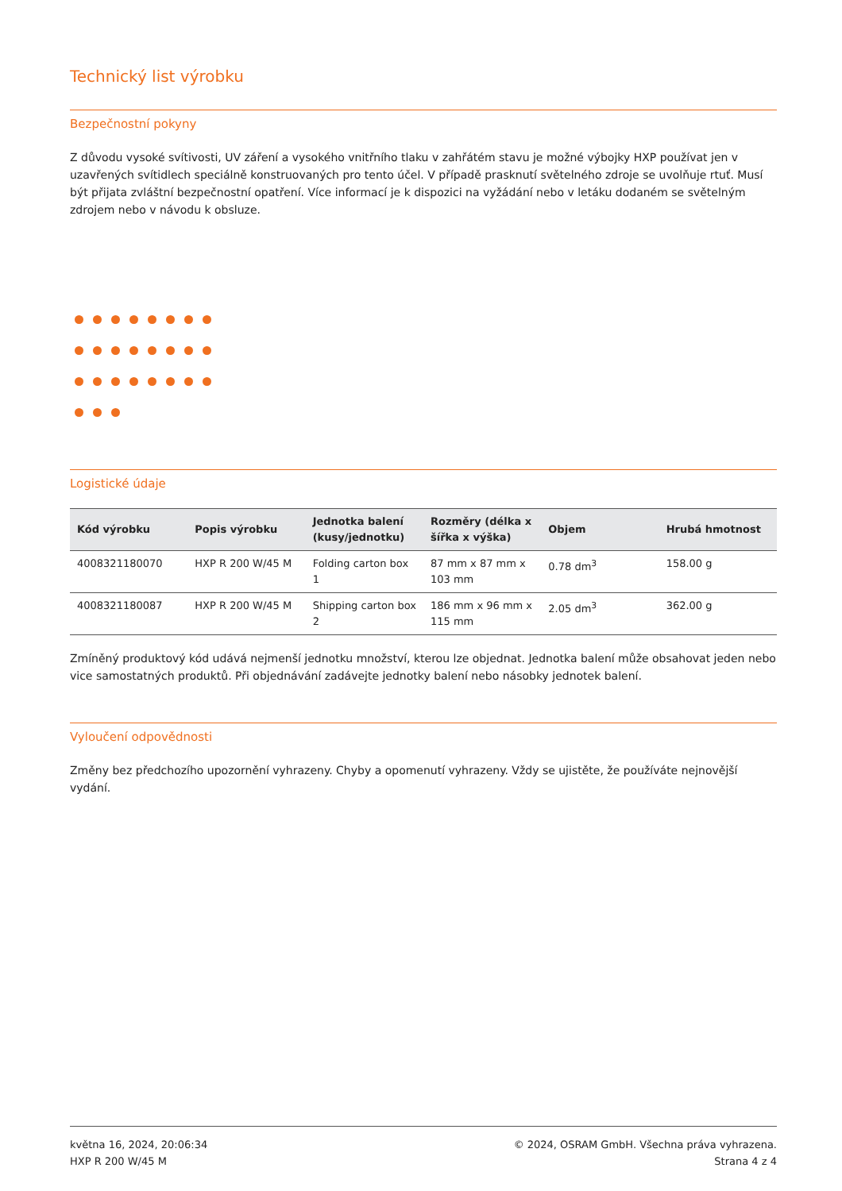Technický list výrobku
Bezpečnostní pokyny
Z důvodu vysoké svítivosti, UV záření a vysokého vnitřního tlaku v zahřátém stavu je možné výbojky HXP používat jen v uzavřených svítidlech speciálně konstruovaných pro tento účel. V případě prasknutí světelného zdroje se uvolňuje rtuť. Musí být přijata zvláštní bezpečnostní opatření. Více informací je k dispozici na vyžádání nebo v letáku dodaném se světelným zdrojem nebo v návodu k obsluze.
Logistické údaje
| Kód výrobku | Popis výrobku | Jednotka balení (kusy/jednotku) | Rozměry (délka x šířka x výška) | Objem | Hrubá hmotnost |
| --- | --- | --- | --- | --- | --- |
| 4008321180070 | HXP R 200 W/45 M | Folding carton box 1 | 87 mm x 87 mm x 103 mm | 0.78 dm<sup>3</sup> | 158.00 g |
| 4008321180087 | HXP R 200 W/45 M | Shipping carton box 2 | 186 mm x 96 mm x 115 mm | 2.05 dm<sup>3</sup> | 362.00 g |
Zmíněný produktový kód udává nejmenší jednotku množství, kterou lze objednat. Jednotka balení může obsahovat jeden nebo vice samostatných produktů. Při objednávání zadávejte jednotky balení nebo násobky jednotek balení.
Vyloučení odpovědnosti
Změny bez předchozího upozornění vyhrazeny. Chyby a opomenutí vyhrazeny. Vždy se ujistěte, že používáte nejnovější vydání.
května 16, 2024, 20:06:34
HXP R 200 W/45 M
© 2024, OSRAM GmbH. Všechna práva vyhrazena.
Strana 4 z 4